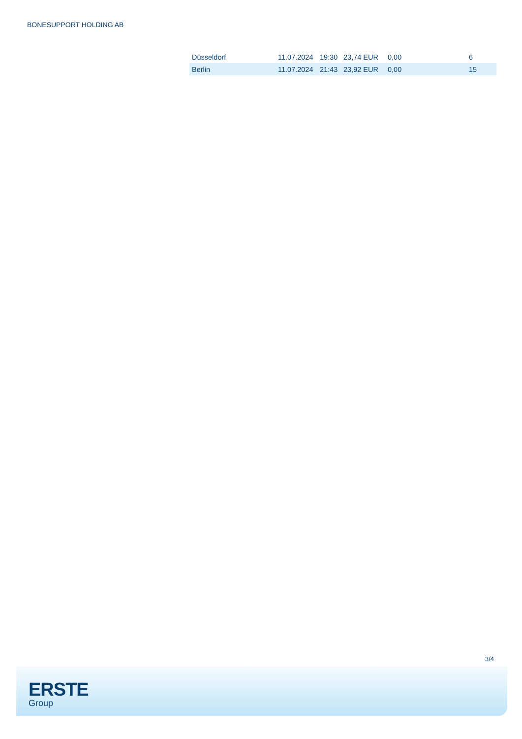BONESUPPORT HOLDING AB
| Düsseldorf | 11.07.2024 | 19:30 | 23,74 EUR | 0,00 | 6 |
| Berlin | 11.07.2024 | 21:43 | 23,92 EUR | 0,00 | 15 |
3/4
ERSTE
Group